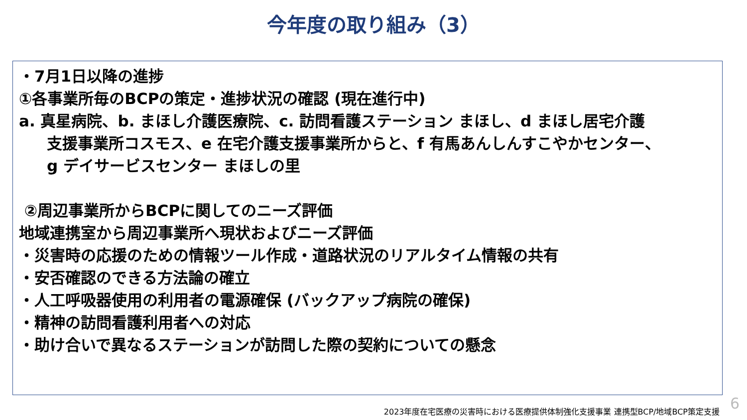今年度の取り組み（3）
・7月1日以降の進捗
①各事業所毎のBCPの策定・進捗状況の確認 (現在進行中)
a. 真星病院、b. まほし介護医療院、c. 訪問看護ステーション まほし、d まほし居宅介護
支援事業所コスモス、e 在宅介護支援事業所からと、f 有馬あんしんすこやかセンター、
g デイサービスセンター まほしの里
②周辺事業所からBCPに関してのニーズ評価
地域連携室から周辺事業所へ現状およびニーズ評価
・災害時の応援のための情報ツール作成・道路状況のリアルタイム情報の共有
・安否確認のできる方法論の確立
・人工呼吸器使用の利用者の電源確保 (バックアップ病院の確保)
・精神の訪問看護利用者への対応
・助け合いで異なるステーションが訪問した際の契約についての懸念
2023年度在宅医療の災害時における医療提供体制強化支援事業 連携型BCP/地域BCP策定支援
6